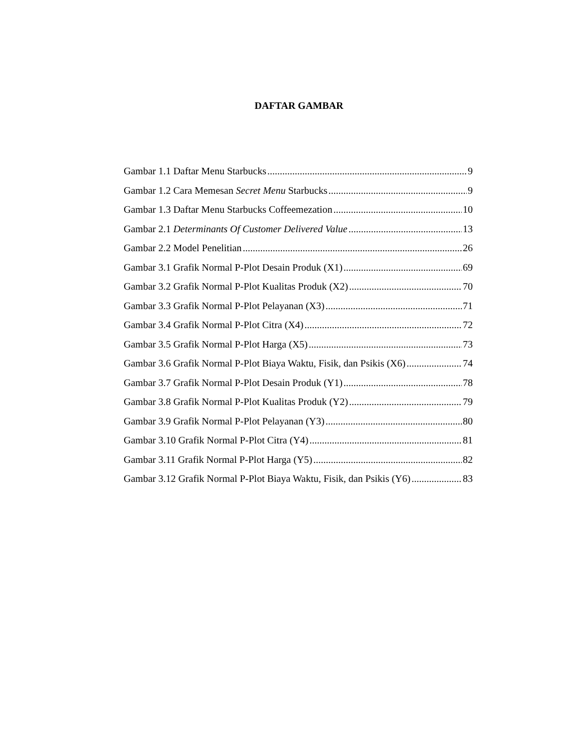DAFTAR GAMBAR
Gambar 1.1 Daftar Menu Starbucks 9
Gambar 1.2 Cara Memesan Secret Menu Starbucks 9
Gambar 1.3 Daftar Menu Starbucks Coffeemezation 10
Gambar 2.1 Determinants Of Customer Delivered Value 13
Gambar 2.2 Model Penelitian 26
Gambar 3.1 Grafik Normal P-Plot Desain Produk (X1) 69
Gambar 3.2 Grafik Normal P-Plot Kualitas Produk (X2) 70
Gambar 3.3 Grafik Normal P-Plot Pelayanan (X3) 71
Gambar 3.4 Grafik Normal P-Plot Citra (X4) 72
Gambar 3.5 Grafik Normal P-Plot Harga (X5) 73
Gambar 3.6 Grafik Normal P-Plot Biaya Waktu, Fisik, dan Psikis (X6) 74
Gambar 3.7 Grafik Normal P-Plot Desain Produk (Y1) 78
Gambar 3.8 Grafik Normal P-Plot Kualitas Produk (Y2) 79
Gambar 3.9 Grafik Normal P-Plot Pelayanan (Y3) 80
Gambar 3.10 Grafik Normal P-Plot Citra (Y4) 81
Gambar 3.11 Grafik Normal P-Plot Harga (Y5) 82
Gambar 3.12 Grafik Normal P-Plot Biaya Waktu, Fisik, dan Psikis (Y6) 83